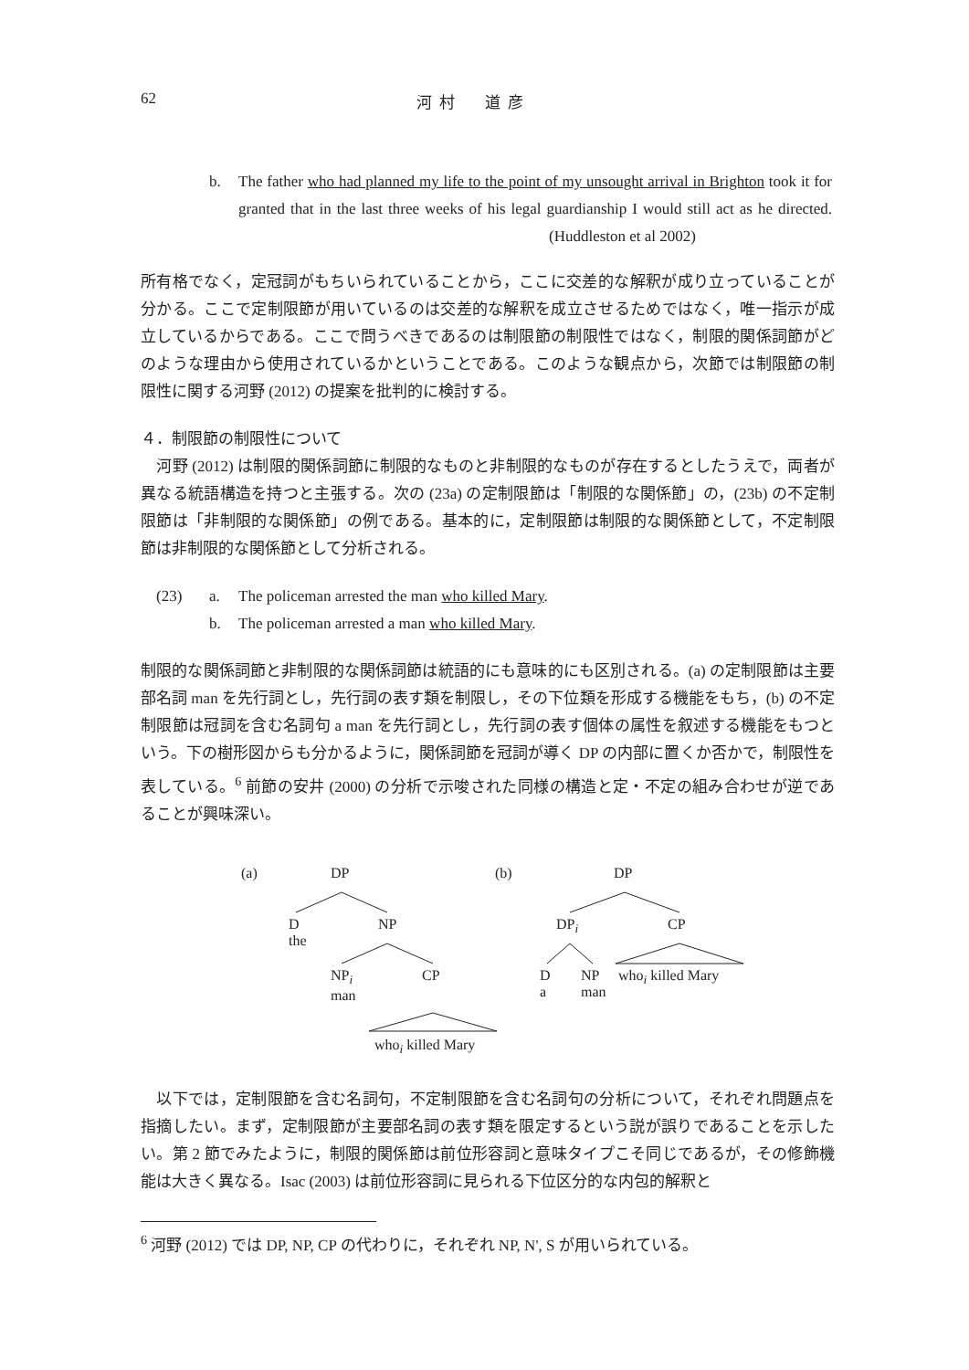62 河村　道彦
b.
The father who had planned my life to the point of my unsought arrival in Brighton took it for granted that in the last three weeks of his legal guardianship I would still act as he directed. (Huddleston et al 2002)
所有格でなく，定冠詞がもちいられていることから，ここに交差的な解釈が成り立っていることが分かる。ここで定制限節が用いているのは交差的な解釈を成立させるためではなく，唯一指示が成立しているからである。ここで問うべきであるのは制限節の制限性ではなく，制限的関係詞節がどのような理由から使用されているかということである。このような観点から，次節では制限節の制限性に関する河野 (2012) の提案を批判的に検討する。
４．制限節の制限性について
　河野 (2012) は制限的関係詞節に制限的なものと非制限的なものが存在するとしたうえで，両者が異なる統語構造を持つと主張する。次の (23a) の定制限節は「制限的な関係節」の，(23b) の不定制限節は「非制限的な関係節」の例である。基本的に，定制限節は制限的な関係節として，不定制限節は非制限的な関係節として分析される。
(23) a. The policeman arrested the man who killed Mary.
b. The policeman arrested a man who killed Mary.
制限的な関係詞節と非制限的な関係詞節は統語的にも意味的にも区別される。(a) の定制限節は主要部名詞 man を先行詞とし，先行詞の表す類を制限し，その下位類を形成する機能をもち，(b) の不定制限節は冠詞を含む名詞句 a man を先行詞とし，先行詞の表す個体の属性を叙述する機能をもつという。下の樹形図からも分かるように，関係詞節を冠詞が導く DP の内部に置くか否かで，制限性を表している。<sup>6</sup> 前節の安井 (2000) の分析で示唆された同様の構造と定・不定の組み合わせが逆であることが興味深い。
(a) DP (b) DP
D
the
NP DP<sub>i</sub> CP
NP<sub>i</sub>
man
CP D
a
NP
man
who<sub>i</sub> killed Mary
who<sub>i</sub> killed Mary
　以下では，定制限節を含む名詞句，不定制限節を含む名詞句の分析について，それぞれ問題点を指摘したい。まず，定制限節が主要部名詞の表す類を限定するという説が誤りであることを示したい。第 2 節でみたように，制限的関係節は前位形容詞と意味タイプこそ同じであるが，その修飾機能は大きく異なる。Isac (2003) は前位形容詞に見られる下位区分的な内包的解釈と
<sup>6</sup> 河野 (2012) では DP, NP, CP の代わりに，それぞれ NP, N', S が用いられている。